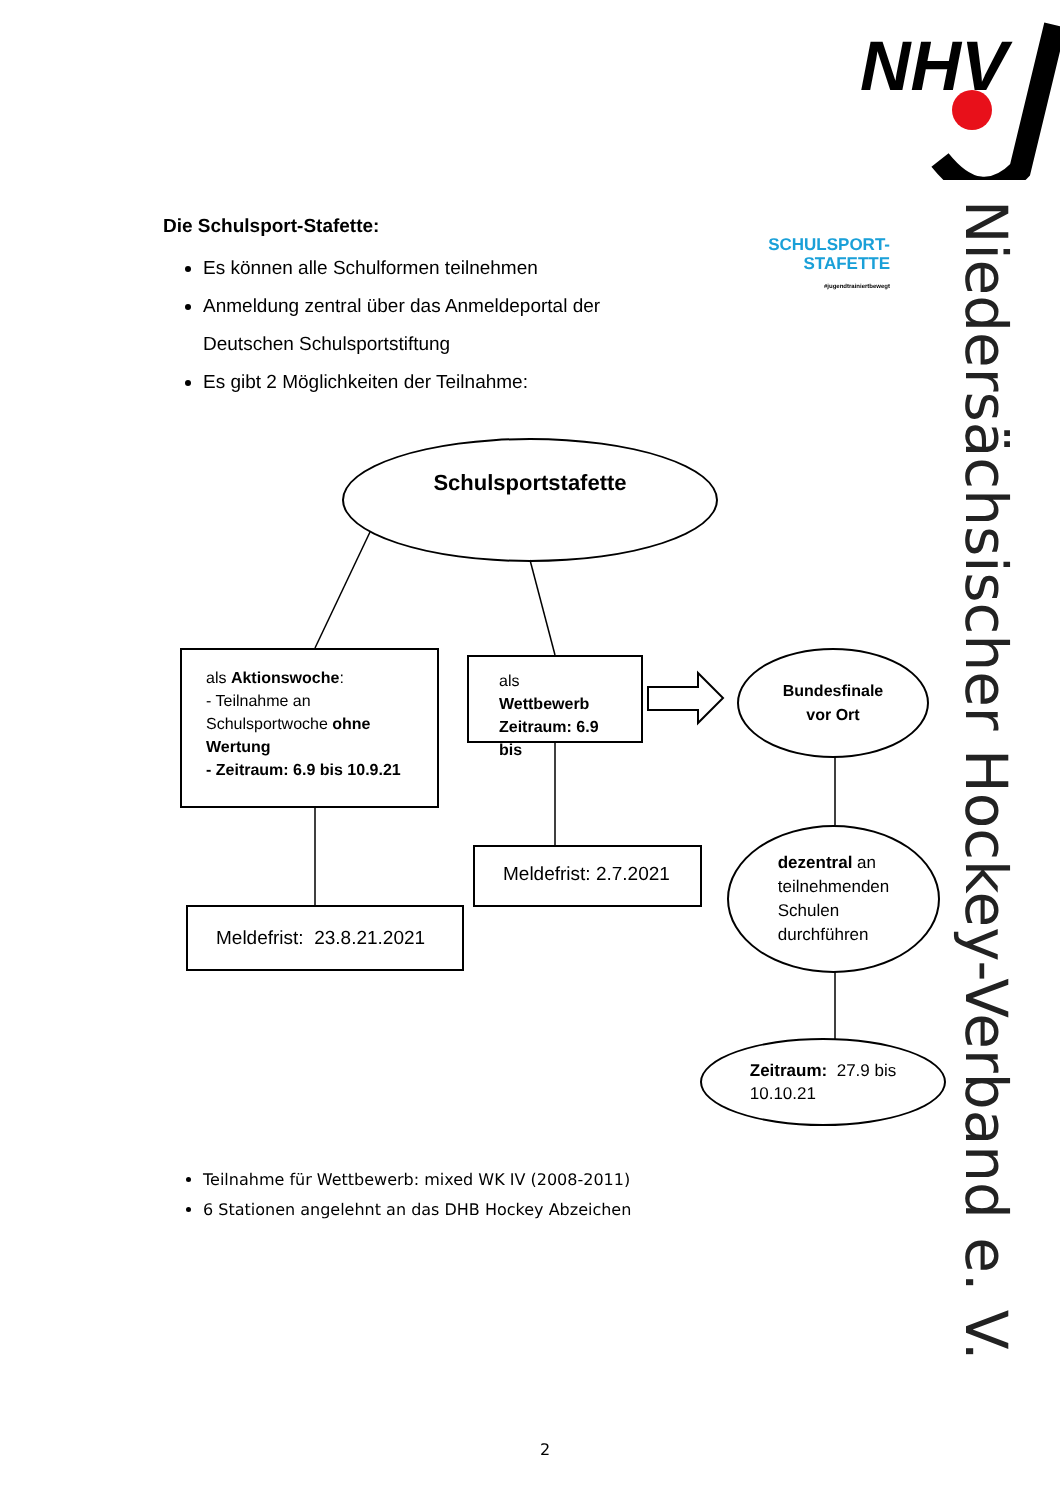NHV
Niedersächsischer Hockey-Verband e. V.
Die Schulsport-Stafette:
Es können alle Schulformen teilnehmen
Anmeldung zentral über das Anmeldeportal der Deutschen Schulsportstiftung
Es gibt 2 Möglichkeiten der Teilnahme:
SCHULSPORT-
STAFETTE
#jugendtrainiertbewegt
Schulsportstafette
als Aktionswoche:
- Teilnahme an Schulsportwoche ohne Wertung
- Zeitraum: 6.9 bis 10.9.21
als Wettbewerb Zeitraum: 6.9 bis
Bundesfinale
vor Ort
Meldefrist: 2.7.2021
Meldefrist: 23.8.21.2021
dezentral an
teilnehmenden
Schulen
durchführen
Zeitraum: 27.9 bis
10.10.21
Teilnahme für Wettbewerb: mixed WK IV (2008-2011)
6 Stationen angelehnt an das DHB Hockey Abzeichen
2